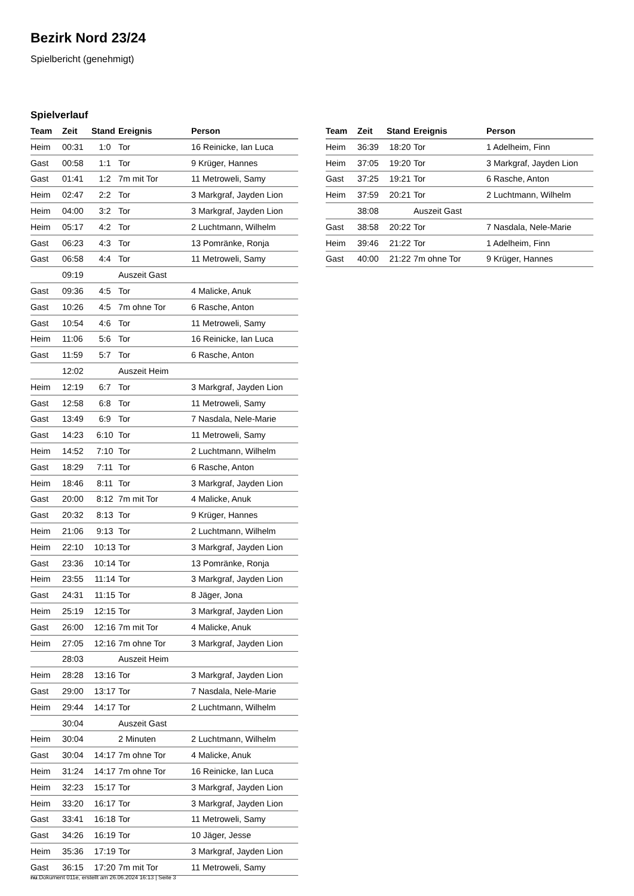Bezirk Nord 23/24
Spielbericht (genehmigt)
Spielverlauf
| Team | Zeit | Stand | Ereignis | Person |
| --- | --- | --- | --- | --- |
| Heim | 00:31 | 1:0 | Tor | 16 Reinicke, Ian Luca |
| Gast | 00:58 | 1:1 | Tor | 9 Krüger, Hannes |
| Gast | 01:41 | 1:2 | 7m mit Tor | 11 Metroweli, Samy |
| Heim | 02:47 | 2:2 | Tor | 3 Markgraf, Jayden Lion |
| Heim | 04:00 | 3:2 | Tor | 3 Markgraf, Jayden Lion |
| Heim | 05:17 | 4:2 | Tor | 2 Luchtmann, Wilhelm |
| Gast | 06:23 | 4:3 | Tor | 13 Pomränke, Ronja |
| Gast | 06:58 | 4:4 | Tor | 11 Metroweli, Samy |
| | 09:19 | | Auszeit Gast | |
| Gast | 09:36 | 4:5 | Tor | 4 Malicke, Anuk |
| Gast | 10:26 | 4:5 | 7m ohne Tor | 6 Rasche, Anton |
| Gast | 10:54 | 4:6 | Tor | 11 Metroweli, Samy |
| Heim | 11:06 | 5:6 | Tor | 16 Reinicke, Ian Luca |
| Gast | 11:59 | 5:7 | Tor | 6 Rasche, Anton |
| | 12:02 | | Auszeit Heim | |
| Heim | 12:19 | 6:7 | Tor | 3 Markgraf, Jayden Lion |
| Gast | 12:58 | 6:8 | Tor | 11 Metroweli, Samy |
| Gast | 13:49 | 6:9 | Tor | 7 Nasdala, Nele-Marie |
| Gast | 14:23 | 6:10 | Tor | 11 Metroweli, Samy |
| Heim | 14:52 | 7:10 | Tor | 2 Luchtmann, Wilhelm |
| Gast | 18:29 | 7:11 | Tor | 6 Rasche, Anton |
| Heim | 18:46 | 8:11 | Tor | 3 Markgraf, Jayden Lion |
| Gast | 20:00 | 8:12 | 7m mit Tor | 4 Malicke, Anuk |
| Gast | 20:32 | 8:13 | Tor | 9 Krüger, Hannes |
| Heim | 21:06 | 9:13 | Tor | 2 Luchtmann, Wilhelm |
| Heim | 22:10 | 10:13 | Tor | 3 Markgraf, Jayden Lion |
| Gast | 23:36 | 10:14 | Tor | 13 Pomränke, Ronja |
| Heim | 23:55 | 11:14 | Tor | 3 Markgraf, Jayden Lion |
| Gast | 24:31 | 11:15 | Tor | 8 Jäger, Jona |
| Heim | 25:19 | 12:15 | Tor | 3 Markgraf, Jayden Lion |
| Gast | 26:00 | 12:16 | 7m mit Tor | 4 Malicke, Anuk |
| Heim | 27:05 | 12:16 | 7m ohne Tor | 3 Markgraf, Jayden Lion |
| | 28:03 | | Auszeit Heim | |
| Heim | 28:28 | 13:16 | Tor | 3 Markgraf, Jayden Lion |
| Gast | 29:00 | 13:17 | Tor | 7 Nasdala, Nele-Marie |
| Heim | 29:44 | 14:17 | Tor | 2 Luchtmann, Wilhelm |
| | 30:04 | | Auszeit Gast | |
| Heim | 30:04 | | 2 Minuten | 2 Luchtmann, Wilhelm |
| Gast | 30:04 | 14:17 | 7m ohne Tor | 4 Malicke, Anuk |
| Heim | 31:24 | 14:17 | 7m ohne Tor | 16 Reinicke, Ian Luca |
| Heim | 32:23 | 15:17 | Tor | 3 Markgraf, Jayden Lion |
| Heim | 33:20 | 16:17 | Tor | 3 Markgraf, Jayden Lion |
| Gast | 33:41 | 16:18 | Tor | 11 Metroweli, Samy |
| Gast | 34:26 | 16:19 | Tor | 10 Jäger, Jesse |
| Heim | 35:36 | 17:19 | Tor | 3 Markgraf, Jayden Lion |
| Gast | 36:15 | 17:20 | 7m mit Tor | 11 Metroweli, Samy |
| Team | Zeit | Stand | Ereignis | Person |
| --- | --- | --- | --- | --- |
| Heim | 36:39 | 18:20 | Tor | 1 Adelheim, Finn |
| Heim | 37:05 | 19:20 | Tor | 3 Markgraf, Jayden Lion |
| Gast | 37:25 | 19:21 | Tor | 6 Rasche, Anton |
| Heim | 37:59 | 20:21 | Tor | 2 Luchtmann, Wilhelm |
| | 38:08 | | Auszeit Gast | |
| Gast | 38:58 | 20:22 | Tor | 7 Nasdala, Nele-Marie |
| Heim | 39:46 | 21:22 | Tor | 1 Adelheim, Finn |
| Gast | 40:00 | 21:22 | 7m ohne Tor | 9 Krüger, Hannes |
nu.Dokument 011e, erstellt am 26.06.2024 16:13 | Seite 3